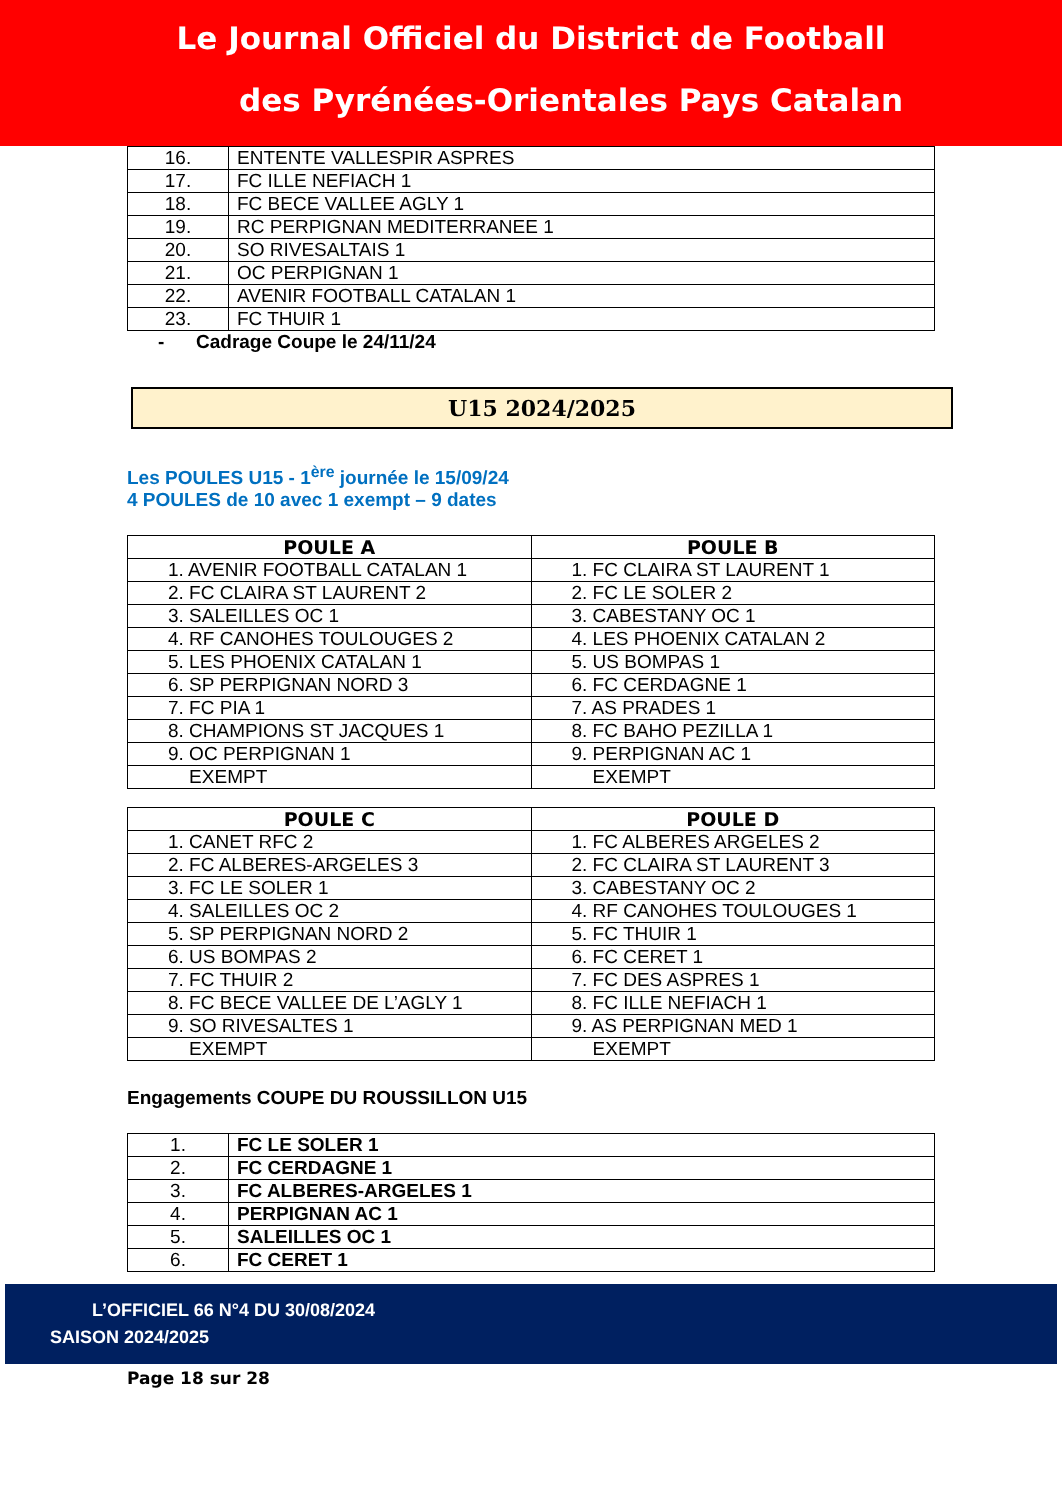Le Journal Officiel du District de Football
des Pyrénées-Orientales Pays Catalan
| 16. | ENTENTE VALLESPIR ASPRES |
| 17. | FC ILLE NEFIACH 1 |
| 18. | FC BECE VALLEE AGLY 1 |
| 19. | RC PERPIGNAN MEDITERRANEE 1 |
| 20. | SO RIVESALTAIS 1 |
| 21. | OC PERPIGNAN 1 |
| 22. | AVENIR FOOTBALL CATALAN 1 |
| 23. | FC THUIR 1 |
- Cadrage Coupe le 24/11/24
U15 2024/2025
Les POULES U15 - 1<sup>ère</sup> journée le 15/09/24
4 POULES de 10 avec 1 exempt – 9 dates
| POULE A | POULE B |
| --- | --- |
| 1. AVENIR FOOTBALL CATALAN 1 | 1. FC CLAIRA ST LAURENT 1 |
| 2. FC CLAIRA ST LAURENT 2 | 2. FC LE SOLER 2 |
| 3. SALEILLES OC 1 | 3. CABESTANY OC 1 |
| 4. RF CANOHES TOULOUGES 2 | 4. LES PHOENIX CATALAN 2 |
| 5. LES PHOENIX CATALAN 1 | 5. US BOMPAS 1 |
| 6. SP PERPIGNAN NORD 3 | 6. FC CERDAGNE 1 |
| 7. FC PIA 1 | 7. AS PRADES 1 |
| 8. CHAMPIONS ST JACQUES 1 | 8. FC BAHO PEZILLA 1 |
| 9. OC PERPIGNAN 1 | 9. PERPIGNAN AC 1 |
| EXEMPT | EXEMPT |
| POULE C | POULE D |
| --- | --- |
| 1. CANET RFC 2 | 1. FC ALBERES ARGELES 2 |
| 2. FC ALBERES-ARGELES 3 | 2. FC CLAIRA ST LAURENT 3 |
| 3. FC LE SOLER 1 | 3. CABESTANY OC 2 |
| 4. SALEILLES OC 2 | 4. RF CANOHES TOULOUGES 1 |
| 5. SP PERPIGNAN NORD 2 | 5. FC THUIR 1 |
| 6. US BOMPAS 2 | 6. FC CERET 1 |
| 7. FC THUIR 2 | 7. FC DES ASPRES 1 |
| 8. FC BECE VALLEE DE L’AGLY 1 | 8. FC ILLE NEFIACH 1 |
| 9. SO RIVESALTES 1 | 9. AS PERPIGNAN MED 1 |
| EXEMPT | EXEMPT |
Engagements COUPE DU ROUSSILLON U15
| 1. | FC LE SOLER 1 |
| 2. | FC CERDAGNE 1 |
| 3. | FC ALBERES-ARGELES 1 |
| 4. | PERPIGNAN AC 1 |
| 5. | SALEILLES OC 1 |
| 6. | FC CERET 1 |
L’OFFICIEL 66 N°4 DU 30/08/2024
SAISON 2024/2025
Page 18 sur 28